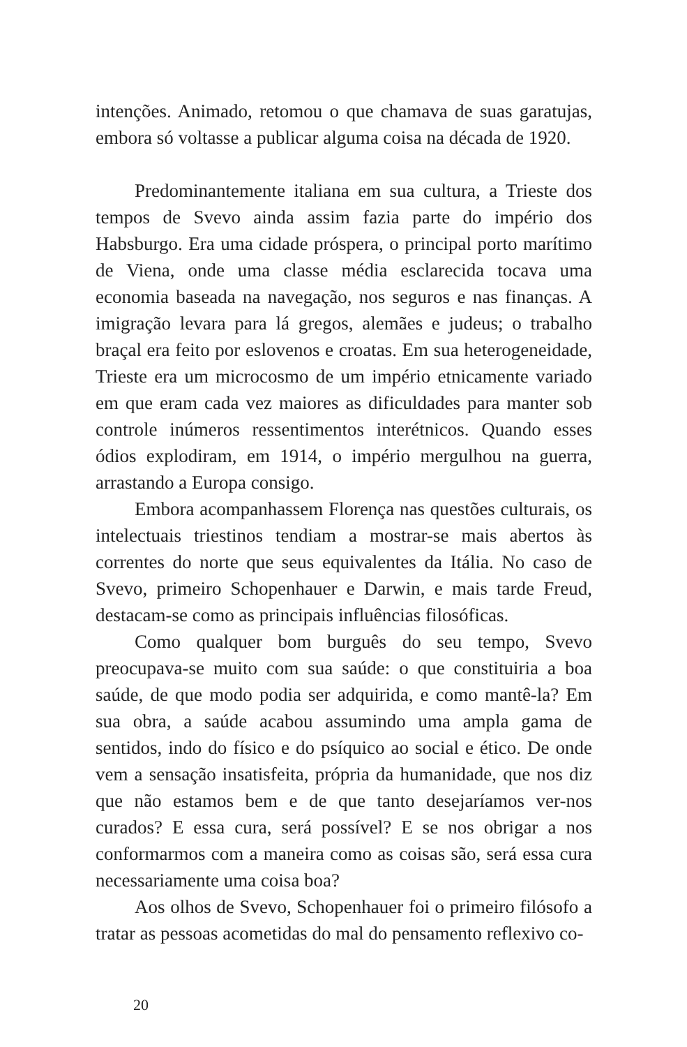intenções. Animado, retomou o que chamava de suas garatujas, embora só voltasse a publicar alguma coisa na década de 1920.
Predominantemente italiana em sua cultura, a Trieste dos tempos de Svevo ainda assim fazia parte do império dos Habsburgo. Era uma cidade próspera, o principal porto marítimo de Viena, onde uma classe média esclarecida tocava uma economia baseada na navegação, nos seguros e nas finanças. A imigração levara para lá gregos, alemães e judeus; o trabalho braçal era feito por eslovenos e croatas. Em sua heterogeneidade, Trieste era um microcosmo de um império etnicamente variado em que eram cada vez maiores as dificuldades para manter sob controle inúmeros ressentimentos interétnicos. Quando esses ódios explodiram, em 1914, o império mergulhou na guerra, arrastando a Europa consigo.
Embora acompanhassem Florença nas questões culturais, os intelectuais triestinos tendiam a mostrar-se mais abertos às correntes do norte que seus equivalentes da Itália. No caso de Svevo, primeiro Schopenhauer e Darwin, e mais tarde Freud, destacam-se como as principais influências filosóficas.
Como qualquer bom burguês do seu tempo, Svevo preocupava-se muito com sua saúde: o que constituiria a boa saúde, de que modo podia ser adquirida, e como mantê-la? Em sua obra, a saúde acabou assumindo uma ampla gama de sentidos, indo do físico e do psíquico ao social e ético. De onde vem a sensação insatisfeita, própria da humanidade, que nos diz que não estamos bem e de que tanto desejaríamos ver-nos curados? E essa cura, será possível? E se nos obrigar a nos conformarmos com a maneira como as coisas são, será essa cura necessariamente uma coisa boa?
Aos olhos de Svevo, Schopenhauer foi o primeiro filósofo a tratar as pessoas acometidas do mal do pensamento reflexivo co-
20